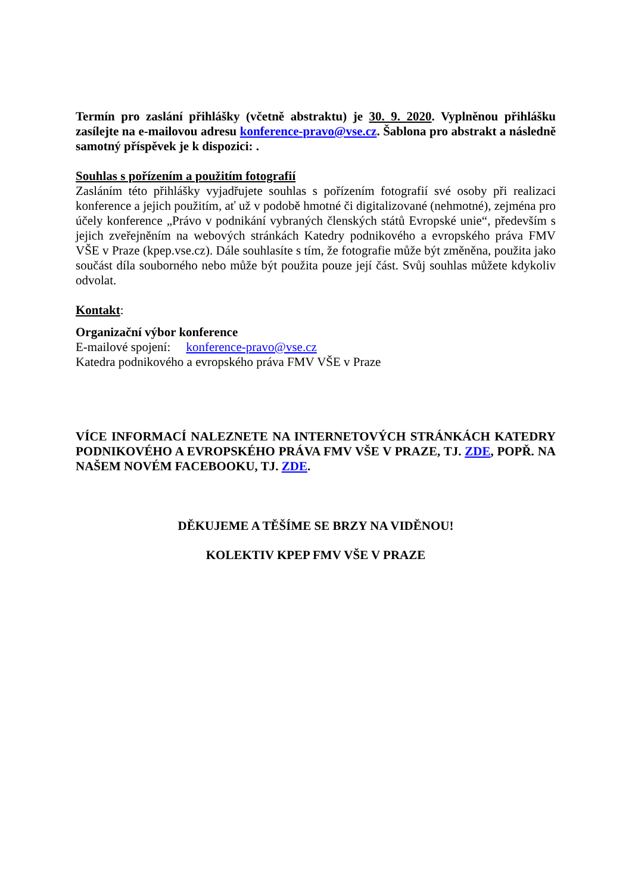Termín pro zaslání přihlášky (včetně abstraktu) je 30. 9. 2020. Vyplněnou přihlášku zasílejte na e-mailovou adresu konference-pravo@vse.cz. Šablona pro abstrakt a následně samotný příspěvek je k dispozici: .
Souhlas s pořízením a použitím fotografií
Zasláním této přihlášky vyjadřujete souhlas s pořízením fotografií své osoby při realizaci konference a jejich použitím, ať už v podobě hmotné či digitalizované (nehmotné), zejména pro účely konference „Právo v podnikání vybraných členských států Evropské unie“, především s jejich zveřejněním na webových stránkách Katedry podnikového a evropského práva FMV VŠE v Praze (kpep.vse.cz). Dále souhlasíte s tím, že fotografie může být změněna, použita jako součást díla souborného nebo může být použita pouze její část. Svůj souhlas můžete kdykoliv odvolat.
Kontakt:
Organizační výbor konference
E-mailové spojení: konference-pravo@vse.cz
Katedra podnikového a evropského práva FMV VŠE v Praze
VÍCE INFORMACÍ NALEZNETE NA INTERNETOVÝCH STRÁNKÁCH KATEDRY PODNIKOVÉHO A EVROPSKÉHO PRÁVA FMV VŠE V PRAZE, TJ. ZDE, POPŘ. NA NAŠEM NOVÉM FACEBOOKU, TJ. ZDE.
DĚKUJEME A TĚŠÍME SE BRZY NA VIDĚNOU!
KOLEKTIV KPEP FMV VŠE V PRAZE